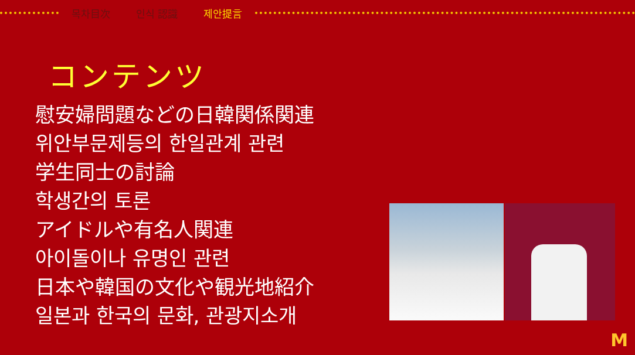목차目次 인식 認識 제안提言
コンテンツ
慰安婦問題などの日韓関係関連
위안부문제등의 한일관계 관련
学生同士の討論
학생간의 토론
アイドルや有名人関連
아이돌이나 유명인 관련
日本や韓国の文化や観光地紹介
일본과 한국의 문화, 관광지소개
M